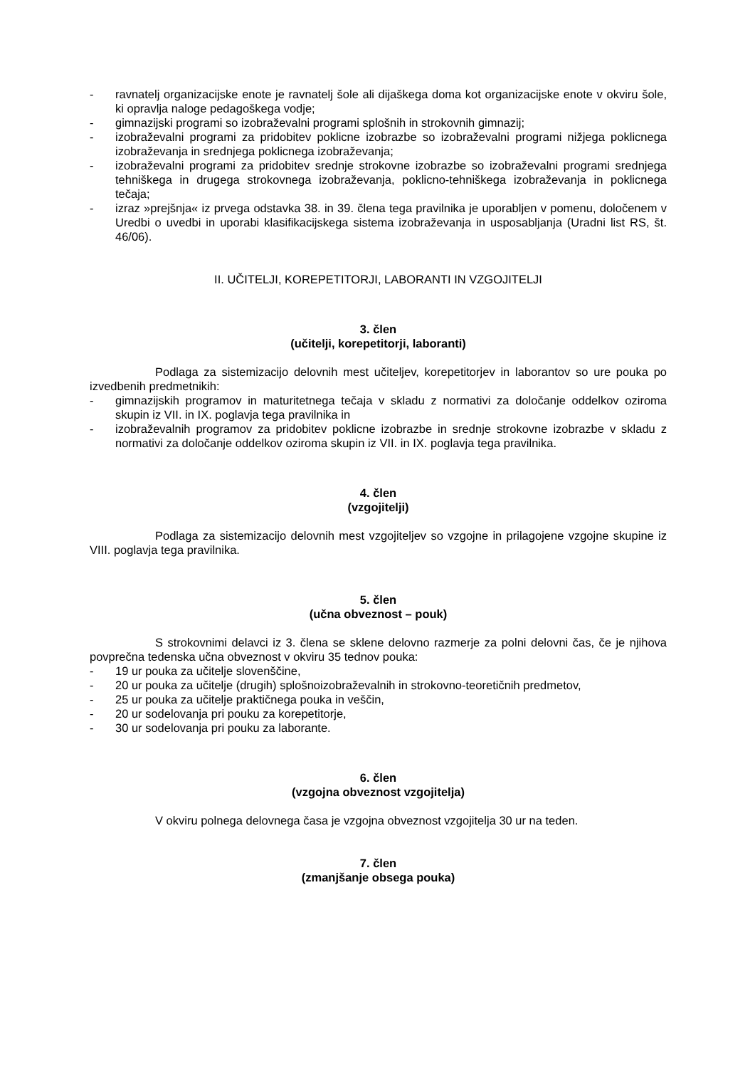- ravnatelj organizacijske enote je ravnatelj šole ali dijaškega doma kot organizacijske enote v okviru šole, ki opravlja naloge pedagoškega vodje;
- gimnazijski programi so izobraževalni programi splošnih in strokovnih gimnazij;
- izobraževalni programi za pridobitev poklicne izobrazbe so izobraževalni programi nižjega poklicnega izobraževanja in srednjega poklicnega izobraževanja;
- izobraževalni programi za pridobitev srednje strokovne izobrazbe so izobraževalni programi srednjega tehniškega in drugega strokovnega izobraževanja, poklicno-tehniškega izobraževanja in poklicnega tečaja;
- izraz »prejšnja« iz prvega odstavka 38. in 39. člena tega pravilnika je uporabljen v pomenu, določenem v Uredbi o uvedbi in uporabi klasifikacijskega sistema izobraževanja in usposabljanja (Uradni list RS, št. 46/06).
II. UČITELJI, KOREPETITORJI, LABORANTI IN VZGOJITELJI
3. člen
(učitelji, korepetitorji, laboranti)
Podlaga za sistemizacijo delovnih mest učiteljev, korepetitorjev in laborantov so ure pouka po izvedbenih predmetnikih:
- gimnazijskih programov in maturitetnega tečaja v skladu z normativi za določanje oddelkov oziroma skupin iz VII. in IX. poglavja tega pravilnika in
- izobraževalnih programov za pridobitev poklicne izobrazbe in srednje strokovne izobrazbe v skladu z normativi za določanje oddelkov oziroma skupin iz VII. in IX. poglavja tega pravilnika.
4. člen
(vzgojitelji)
Podlaga za sistemizacijo delovnih mest vzgojiteljev so vzgojne in prilagojene vzgojne skupine iz VIII. poglavja tega pravilnika.
5. člen
(učna obveznost – pouk)
S strokovnimi delavci iz 3. člena se sklene delovno razmerje za polni delovni čas, če je njihova povprečna tedenska učna obveznost v okviru 35 tednov pouka:
- 19 ur pouka za učitelje slovenščine,
- 20 ur pouka za učitelje (drugih) splošnoizobraževalnih in strokovno-teoretičnih predmetov,
- 25 ur pouka za učitelje praktičnega pouka in veščin,
- 20 ur sodelovanja pri pouku za korepetitorje,
- 30 ur sodelovanja pri pouku za laborante.
6. člen
(vzgojna obveznost vzgojitelja)
V okviru polnega delovnega časa je vzgojna obveznost vzgojitelja 30 ur na teden.
7. člen
(zmanjšanje obsega pouka)